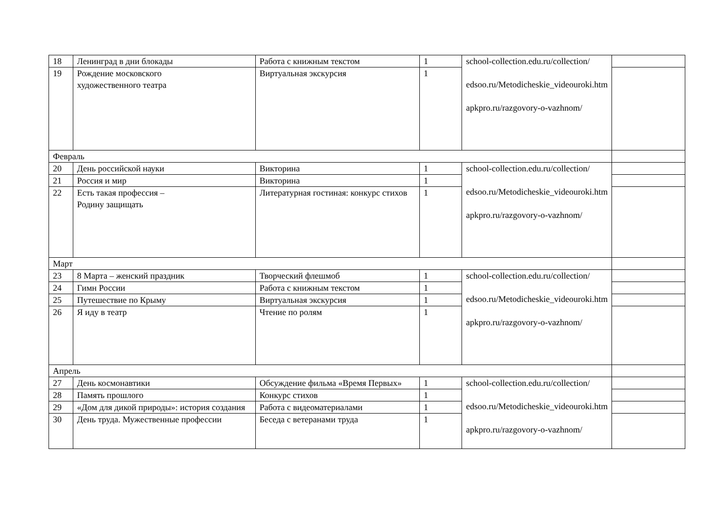| 18 | Ленинград в дни блокады | Работа с книжным текстом | 1 | school-collection.edu.ru/collection/ edsoo.ru/Metodicheskie_videouroki.htm apkpro.ru/razgovory-o-vazhnom/ | |
| 19 | Рождение московского художественного театра | Виртуальная экскурсия | 1 | | |
| Февраль | | | | | |
| 20 | День российской науки | Викторина | 1 | school-collection.edu.ru/collection/ edsoo.ru/Metodicheskie_videouroki.htm apkpro.ru/razgovory-o-vazhnom/ | |
| 21 | Россия и мир | Викторина | 1 | | |
| 22 | Есть такая профессия – Родину защищать | Литературная гостиная: конкурс стихов | 1 | | |
| Март | | | | | |
| 23 | 8 Марта – женский праздник | Творческий флешмоб | 1 | school-collection.edu.ru/collection/ edsoo.ru/Metodicheskie_videouroki.htm apkpro.ru/razgovory-o-vazhnom/ | |
| 24 | Гимн России | Работа с книжным текстом | 1 | | |
| 25 | Путешествие по Крыму | Виртуальная экскурсия | 1 | | |
| 26 | Я иду в театр | Чтение по ролям | 1 | | |
| Апрель | | | | | |
| 27 | День космонавтики | Обсуждение фильма «Время Первых» | 1 | school-collection.edu.ru/collection/ edsoo.ru/Metodicheskie_videouroki.htm apkpro.ru/razgovory-o-vazhnom/ | |
| 28 | Память прошлого | Конкурс стихов | 1 | | |
| 29 | «Дом для дикой природы»: история создания | Работа с видеоматериалами | 1 | | |
| 30 | День труда. Мужественные профессии | Беседа с ветеранами труда | 1 | | |